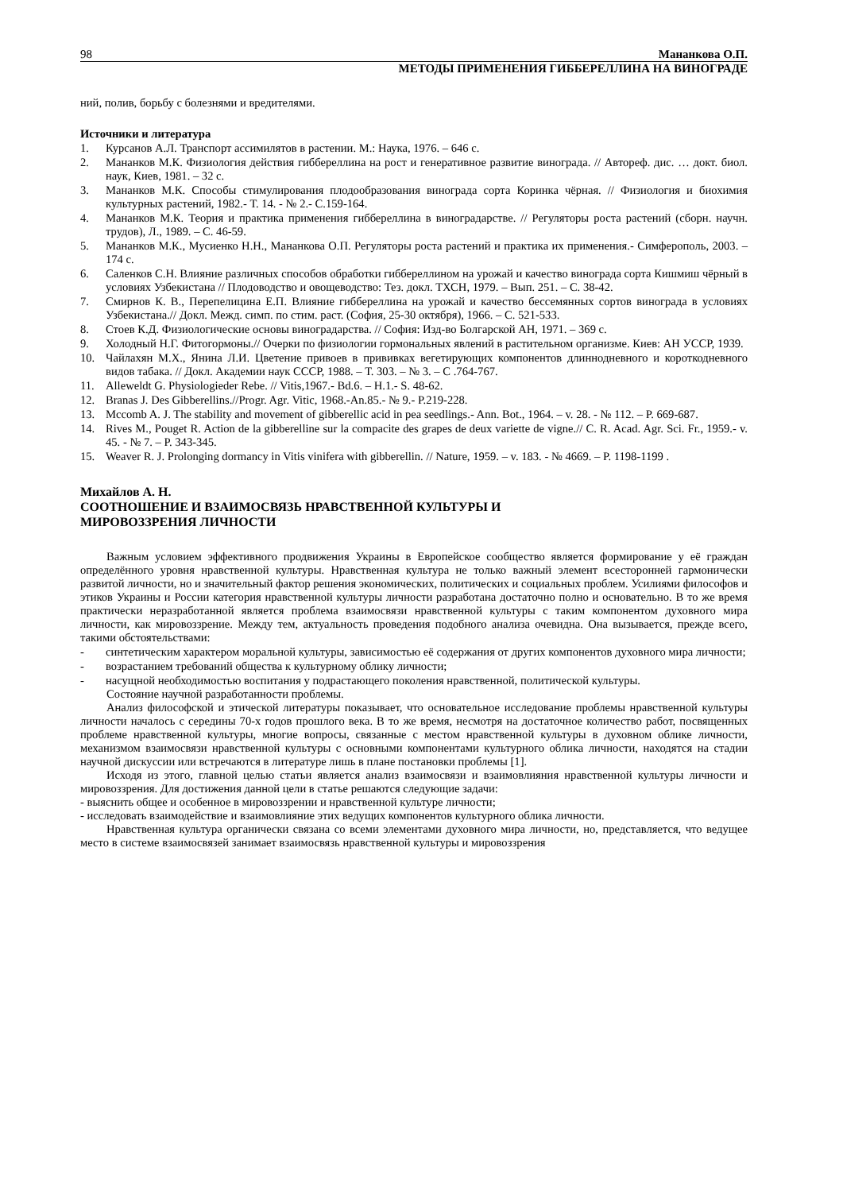98 Мананкова О.П.
МЕТОДЫ ПРИМЕНЕНИЯ ГИББЕРЕЛЛИНА НА ВИНОГРАДЕ
ний, полив, борьбу с болезнями и вредителями.
Источники и литература
1. Курсанов А.Л. Транспорт ассимилятов в растении. М.: Наука, 1976. – 646 с.
2. Мананков М.К. Физиология действия гиббереллина на рост и генеративное развитие винограда. // Автореф. дис. … докт. биол. наук, Киев, 1981. – 32 с.
3. Мананков М.К. Способы стимулирования плодообразования винограда сорта Коринка чёрная. // Физиология и биохимия культурных растений, 1982.- Т. 14. - № 2.- С.159-164.
4. Мананков М.К. Теория и практика применения гиббереллина в виноградарстве. // Регуляторы роста растений (сборн. научн. трудов), Л., 1989. – С. 46-59.
5. Мананков М.К., Мусиенко Н.Н., Мананкова О.П. Регуляторы роста растений и практика их применения.- Симферополь, 2003. – 174 с.
6. Саленков С.Н. Влияние различных способов обработки гиббереллином на урожай и качество винограда сорта Кишмиш чёрный в условиях Узбекистана // Плодоводство и овощеводство: Тез. докл. ТХСН, 1979. – Вып. 251. – С. 38-42.
7. Смирнов К. В., Перепелицина Е.П. Влияние гиббереллина на урожай и качество бессемянных сортов винограда в условиях Узбекистана.// Докл. Межд. симп. по стим. раст. (София, 25-30 октября), 1966. – С. 521-533.
8. Стоев К.Д. Физиологические основы виноградарства. // София: Изд-во Болгарской АН, 1971. – 369 с.
9. Холодный Н.Г. Фитогормоны.// Очерки по физиологии гормональных явлений в растительном организме. Киев: АН УССР, 1939.
10. Чайлахян М.Х., Янина Л.И. Цветение привоев в прививках вегетирующих компонентов длиннодневного и короткодневного видов табака. // Докл. Академии наук СССР, 1988. – Т. 303. – № 3. – С .764-767.
11. Alleweldt G. Physiologieder Rebe. // Vitis,1967.- Bd.6. – H.1.- S. 48-62.
12. Branas J. Des Gibberellins.//Progr. Agr. Vitic, 1968.-An.85.- № 9.- P.219-228.
13. Mccomb A. J. The stability and movement of gibberellic acid in pea seedlings.- Ann. Bot., 1964. – v. 28. - № 112. – P. 669-687.
14. Rives M., Pouget R. Action de la gibberelline sur la compacite des grapes de deux variette de vigne.// C. R. Acad. Agr. Sci. Fr., 1959.- v. 45. - № 7. – P. 343-345.
15. Weaver R. J. Prolonging dormancy in Vitis vinifera with gibberellin. // Nature, 1959. – v. 183. - № 4669. – P. 1198-1199 .
Михайлов А. Н.
СООТНОШЕНИЕ И ВЗАИМОСВЯЗЬ НРАВСТВЕННОЙ КУЛЬТУРЫ И
МИРОВОЗЗРЕНИЯ ЛИЧНОСТИ
Важным условием эффективного продвижения Украины в Европейское сообщество является формирование у её граждан определённого уровня нравственной культуры. Нравственная культура не только важный элемент всесторонней гармонически развитой личности, но и значительный фактор решения экономических, политических и социальных проблем. Усилиями философов и этиков Украины и России категория нравственной культуры личности разработана достаточно полно и основательно. В то же время практически неразработанной является проблема взаимосвязи нравственной культуры с таким компонентом духовного мира личности, как мировоззрение. Между тем, актуальность проведения подобного анализа очевидна. Она вызывается, прежде всего, такими обстоятельствами:
- синтетическим характером моральной культуры, зависимостью её содержания от других компонентов духовного мира личности;
- возрастанием требований общества к культурному облику личности;
- насущной необходимостью воспитания у подрастающего поколения нравственной, политической культуры.
Состояние научной разработанности проблемы.
Анализ философской и этической литературы показывает, что основательное исследование проблемы нравственной культуры личности началось с середины 70-х годов прошлого века. В то же время, несмотря на достаточное количество работ, посвященных проблеме нравственной культуры, многие вопросы, связанные с местом нравственной культуры в духовном облике личности, механизмом взаимосвязи нравственной культуры с основными компонентами культурного облика личности, находятся на стадии научной дискуссии или встречаются в литературе лишь в плане постановки проблемы [1].
Исходя из этого, главной целью статьи является анализ взаимосвязи и взаимовлияния нравственной культуры личности и мировоззрения. Для достижения данной цели в статье решаются следующие задачи:
- выяснить общее и особенное в мировоззрении и нравственной культуре личности;
- исследовать взаимодействие и взаимовлияние этих ведущих компонентов культурного облика личности.
Нравственная культура органически связана со всеми элементами духовного мира личности, но, представляется, что ведущее место в системе взаимосвязей занимает взаимосвязь нравственной культуры и мировоззрения